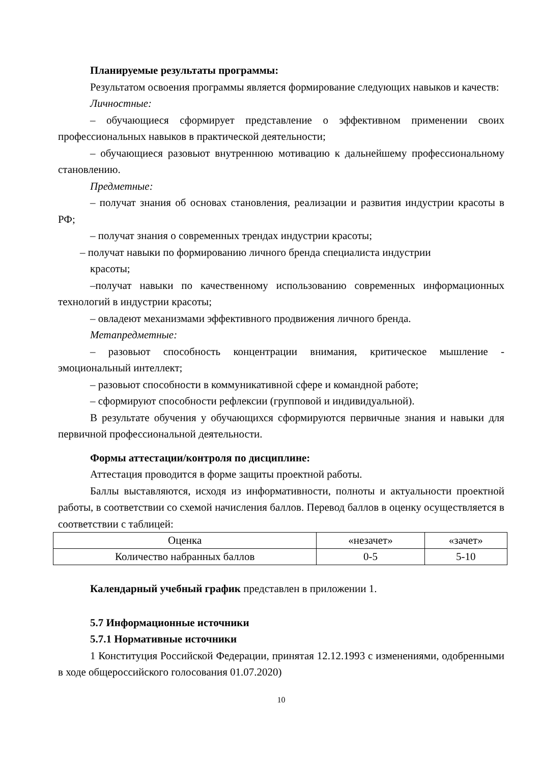Планируемые результаты программы:
Результатом освоения программы является формирование следующих навыков и качеств:
Личностные:
– обучающиеся сформирует представление о эффективном применении своих профессиональных навыков в практической деятельности;
– обучающиеся разовьют внутреннюю мотивацию к дальнейшему профессиональному становлению.
Предметные:
– получат знания об основах становления, реализации и развития индустрии красоты в РФ;
– получат знания о современных трендах индустрии красоты;
– получат навыки по формированию личного бренда специалиста индустрии
красоты;
–получат навыки по качественному использованию современных информационных технологий в индустрии красоты;
– овладеют механизмами эффективного продвижения личного бренда.
Метапредметные:
– разовьют способность концентрации внимания, критическое мышление - эмоциональный интеллект;
– разовьют способности в коммуникативной сфере и командной работе;
– сформируют способности рефлексии (групповой и индивидуальной).
В результате обучения у обучающихся сформируются первичные знания и навыки для первичной профессиональной деятельности.
Формы аттестации/контроля по дисциплине:
Аттестация проводится в форме защиты проектной работы.
Баллы выставляются, исходя из информативности, полноты и актуальности проектной работы, в соответствии со схемой начисления баллов. Перевод баллов в оценку осуществляется в соответствии с таблицей:
| Оценка | «незачет» | «зачет» |
| Количество набранных баллов | 0-5 | 5-10 |
Календарный учебный график представлен в приложении 1.
5.7 Информационные источники
5.7.1 Нормативные источники
1 Конституция Российской Федерации, принятая 12.12.1993 с изменениями, одобренными в ходе общероссийского голосования 01.07.2020)
10